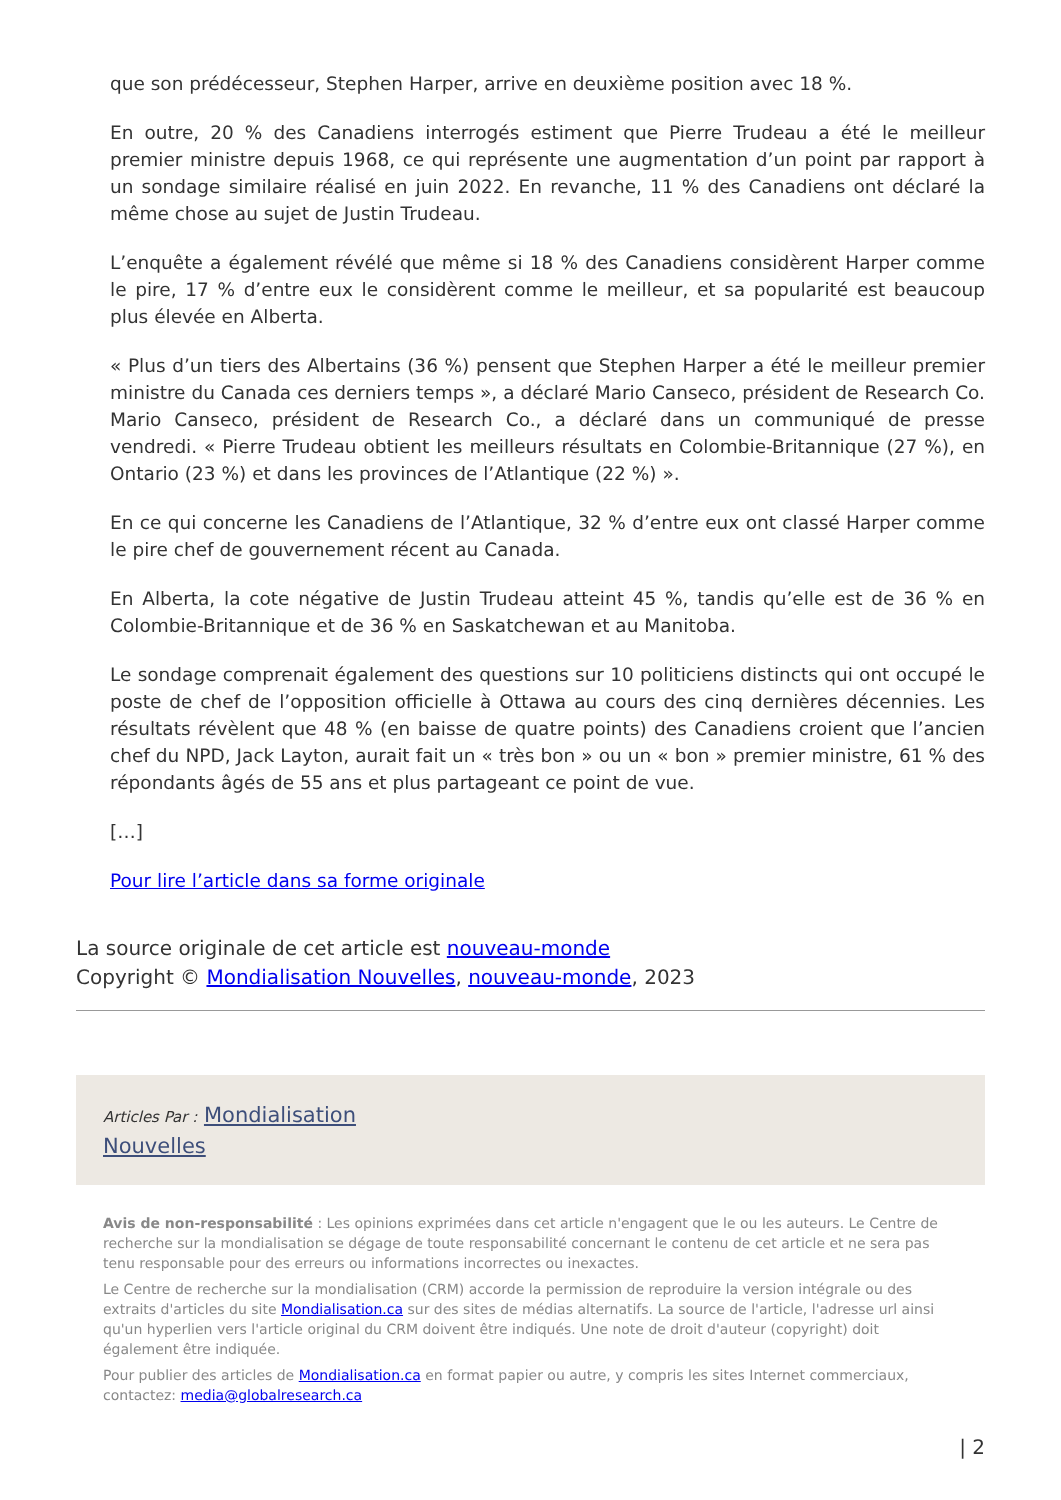que son prédécesseur, Stephen Harper, arrive en deuxième position avec 18 %.
En outre, 20 % des Canadiens interrogés estiment que Pierre Trudeau a été le meilleur premier ministre depuis 1968, ce qui représente une augmentation d’un point par rapport à un sondage similaire réalisé en juin 2022. En revanche, 11 % des Canadiens ont déclaré la même chose au sujet de Justin Trudeau.
L’enquête a également révélé que même si 18 % des Canadiens considèrent Harper comme le pire, 17 % d’entre eux le considèrent comme le meilleur, et sa popularité est beaucoup plus élevée en Alberta.
« Plus d’un tiers des Albertains (36 %) pensent que Stephen Harper a été le meilleur premier ministre du Canada ces derniers temps », a déclaré Mario Canseco, président de Research Co. Mario Canseco, président de Research Co., a déclaré dans un communiqué de presse vendredi. « Pierre Trudeau obtient les meilleurs résultats en Colombie-Britannique (27 %), en Ontario (23 %) et dans les provinces de l’Atlantique (22 %) ».
En ce qui concerne les Canadiens de l’Atlantique, 32 % d’entre eux ont classé Harper comme le pire chef de gouvernement récent au Canada.
En Alberta, la cote négative de Justin Trudeau atteint 45 %, tandis qu’elle est de 36 % en Colombie-Britannique et de 36 % en Saskatchewan et au Manitoba.
Le sondage comprenait également des questions sur 10 politiciens distincts qui ont occupé le poste de chef de l’opposition officielle à Ottawa au cours des cinq dernières décennies. Les résultats révèlent que 48 % (en baisse de quatre points) des Canadiens croient que l’ancien chef du NPD, Jack Layton, aurait fait un « très bon » ou un « bon » premier ministre, 61 % des répondants âgés de 55 ans et plus partageant ce point de vue.
[…]
Pour lire l’article dans sa forme originale
La source originale de cet article est nouveau-monde
Copyright © Mondialisation Nouvelles, nouveau-monde, 2023
Articles Par : Mondialisation
Nouvelles
Avis de non-responsabilité : Les opinions exprimées dans cet article n'engagent que le ou les auteurs. Le Centre de recherche sur la mondialisation se dégage de toute responsabilité concernant le contenu de cet article et ne sera pas tenu responsable pour des erreurs ou informations incorrectes ou inexactes.
Le Centre de recherche sur la mondialisation (CRM) accorde la permission de reproduire la version intégrale ou des extraits d'articles du site Mondialisation.ca sur des sites de médias alternatifs. La source de l'article, l'adresse url ainsi qu'un hyperlien vers l'article original du CRM doivent être indiqués. Une note de droit d'auteur (copyright) doit également être indiquée.
Pour publier des articles de Mondialisation.ca en format papier ou autre, y compris les sites Internet commerciaux, contactez: media@globalresearch.ca
| 2